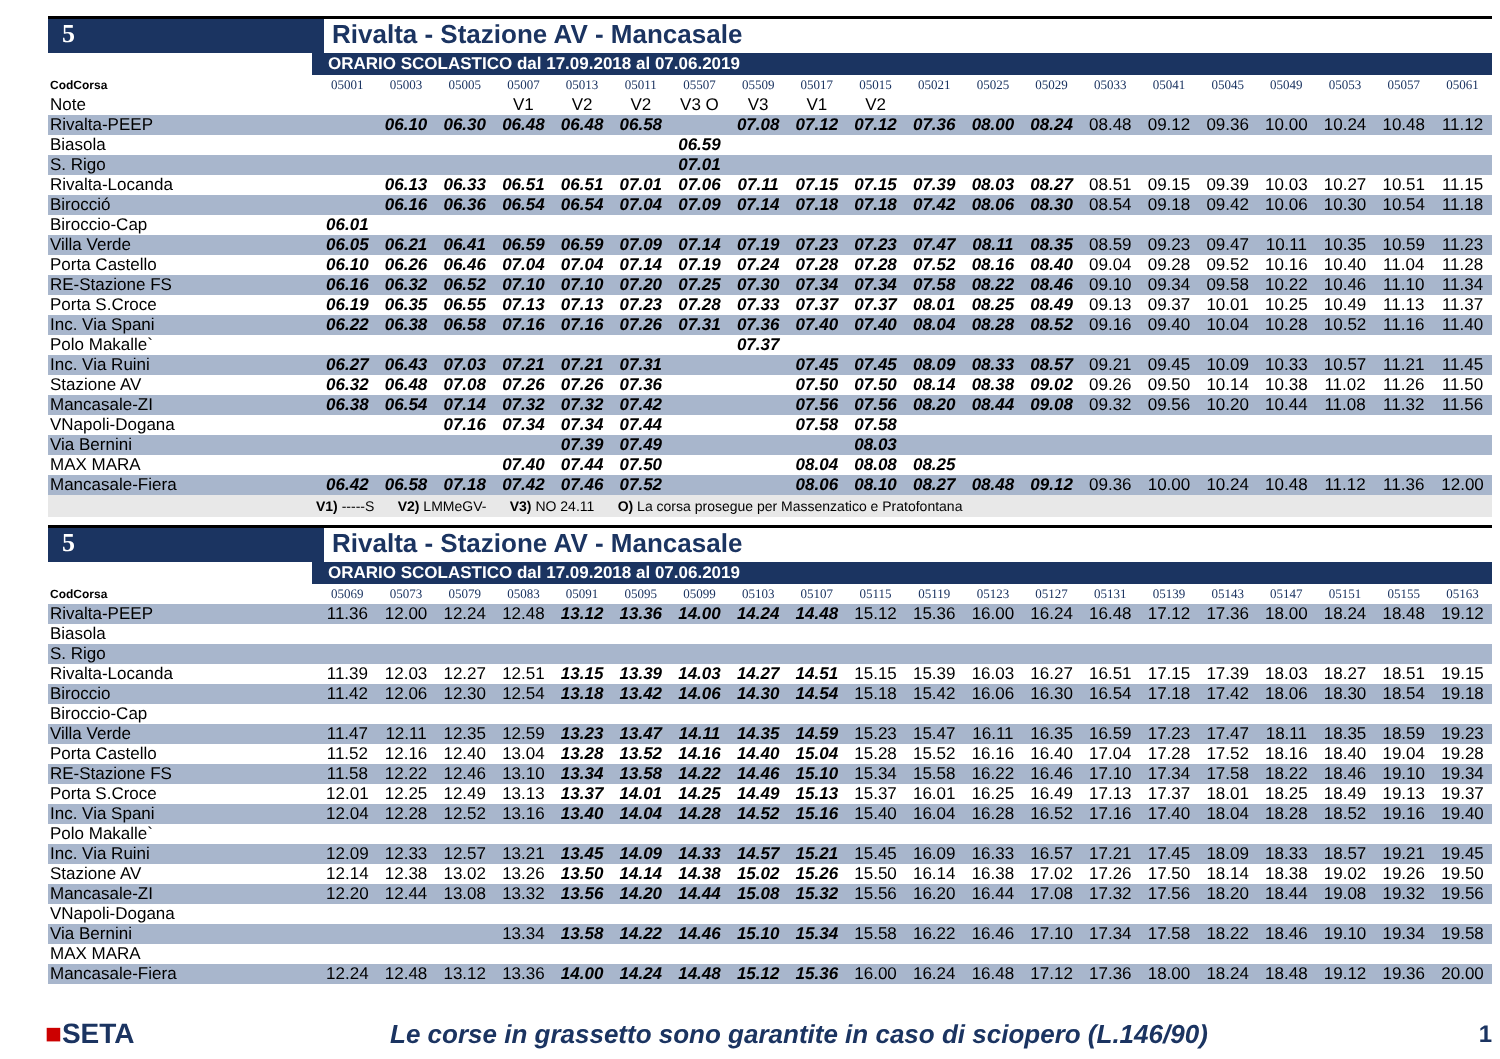5
Rivalta - Stazione AV - Mancasale
ORARIO SCOLASTICO dal 17.09.2018 al 07.06.2019
| CodCorsa | 05001 | 05003 | 05005 | 05007 | 05013 | 05011 | 05507 | 05509 | 05017 | 05015 | 05021 | 05025 | 05029 | 05033 | 05041 | 05045 | 05049 | 05053 | 05057 | 05061 |
| Note | | | | V1 | V2 | V2 | V3 O | V3 | V1 | V2 | | | | | | | | | | |
| Rivalta-PEEP | | 06.10 | 06.30 | 06.48 | 06.48 | 06.58 | | 07.08 | 07.12 | 07.12 | 07.36 | 08.00 | 08.24 | 08.48 | 09.12 | 09.36 | 10.00 | 10.24 | 10.48 | 11.12 |
| Biasola | | | | | | | 06.59 | | | | | | | | | | | | | |
| S. Rigo | | | | | | | 07.01 | | | | | | | | | | | | | |
| Rivalta-Locanda | | 06.13 | 06.33 | 06.51 | 06.51 | 07.01 | 07.06 | 07.11 | 07.15 | 07.15 | 07.39 | 08.03 | 08.27 | 08.51 | 09.15 | 09.39 | 10.03 | 10.27 | 10.51 | 11.15 |
| Birocció | | 06.16 | 06.36 | 06.54 | 06.54 | 07.04 | 07.09 | 07.14 | 07.18 | 07.18 | 07.42 | 08.06 | 08.30 | 08.54 | 09.18 | 09.42 | 10.06 | 10.30 | 10.54 | 11.18 |
| Biroccio-Cap | 06.01 | | | | | | | | | | | | | | | | | | | |
| Villa Verde | 06.05 | 06.21 | 06.41 | 06.59 | 06.59 | 07.09 | 07.14 | 07.19 | 07.23 | 07.23 | 07.47 | 08.11 | 08.35 | 08.59 | 09.23 | 09.47 | 10.11 | 10.35 | 10.59 | 11.23 |
| Porta Castello | 06.10 | 06.26 | 06.46 | 07.04 | 07.04 | 07.14 | 07.19 | 07.24 | 07.28 | 07.28 | 07.52 | 08.16 | 08.40 | 09.04 | 09.28 | 09.52 | 10.16 | 10.40 | 11.04 | 11.28 |
| RE-Stazione FS | 06.16 | 06.32 | 06.52 | 07.10 | 07.10 | 07.20 | 07.25 | 07.30 | 07.34 | 07.34 | 07.58 | 08.22 | 08.46 | 09.10 | 09.34 | 09.58 | 10.22 | 10.46 | 11.10 | 11.34 |
| Porta S.Croce | 06.19 | 06.35 | 06.55 | 07.13 | 07.13 | 07.23 | 07.28 | 07.33 | 07.37 | 07.37 | 08.01 | 08.25 | 08.49 | 09.13 | 09.37 | 10.01 | 10.25 | 10.49 | 11.13 | 11.37 |
| Inc. Via Spani | 06.22 | 06.38 | 06.58 | 07.16 | 07.16 | 07.26 | 07.31 | 07.36 | 07.40 | 07.40 | 08.04 | 08.28 | 08.52 | 09.16 | 09.40 | 10.04 | 10.28 | 10.52 | 11.16 | 11.40 |
| Polo Makalle` | | | | | | | | 07.37 | | | | | | | | | | | | |
| Inc. Via Ruini | 06.27 | 06.43 | 07.03 | 07.21 | 07.21 | 07.31 | | | 07.45 | 07.45 | 08.09 | 08.33 | 08.57 | 09.21 | 09.45 | 10.09 | 10.33 | 10.57 | 11.21 | 11.45 |
| Stazione AV | 06.32 | 06.48 | 07.08 | 07.26 | 07.26 | 07.36 | | | 07.50 | 07.50 | 08.14 | 08.38 | 09.02 | 09.26 | 09.50 | 10.14 | 10.38 | 11.02 | 11.26 | 11.50 |
| Mancasale-ZI | 06.38 | 06.54 | 07.14 | 07.32 | 07.32 | 07.42 | | | 07.56 | 07.56 | 08.20 | 08.44 | 09.08 | 09.32 | 09.56 | 10.20 | 10.44 | 11.08 | 11.32 | 11.56 |
| VNapoli-Dogana | | | 07.16 | 07.34 | 07.34 | 07.44 | | | 07.58 | 07.58 | | | | | | | | | | |
| Via Bernini | | | | | 07.39 | 07.49 | | | | 08.03 | | | | | | | | | | |
| MAX MARA | | | | 07.40 | 07.44 | 07.50 | | | 08.04 | 08.08 | 08.25 | | | | | | | | | |
| Mancasale-Fiera | 06.42 | 06.58 | 07.18 | 07.42 | 07.46 | 07.52 | | | 08.06 | 08.10 | 08.27 | 08.48 | 09.12 | 09.36 | 10.00 | 10.24 | 10.48 | 11.12 | 11.36 | 12.00 |
V1) -----S V2) LMMeGV- V3) NO 24.11 O) La corsa prosegue per Massenzatico e Pratofontana
5
Rivalta - Stazione AV - Mancasale
ORARIO SCOLASTICO dal 17.09.2018 al 07.06.2019
| CodCorsa | 05069 | 05073 | 05079 | 05083 | 05091 | 05095 | 05099 | 05103 | 05107 | 05115 | 05119 | 05123 | 05127 | 05131 | 05139 | 05143 | 05147 | 05151 | 05155 | 05163 |
| Rivalta-PEEP | 11.36 | 12.00 | 12.24 | 12.48 | 13.12 | 13.36 | 14.00 | 14.24 | 14.48 | 15.12 | 15.36 | 16.00 | 16.24 | 16.48 | 17.12 | 17.36 | 18.00 | 18.24 | 18.48 | 19.12 |
| Biasola | | | | | | | | | | | | | | | | | | | | |
| S. Rigo | | | | | | | | | | | | | | | | | | | | |
| Rivalta-Locanda | 11.39 | 12.03 | 12.27 | 12.51 | 13.15 | 13.39 | 14.03 | 14.27 | 14.51 | 15.15 | 15.39 | 16.03 | 16.27 | 16.51 | 17.15 | 17.39 | 18.03 | 18.27 | 18.51 | 19.15 |
| Biroccio | 11.42 | 12.06 | 12.30 | 12.54 | 13.18 | 13.42 | 14.06 | 14.30 | 14.54 | 15.18 | 15.42 | 16.06 | 16.30 | 16.54 | 17.18 | 17.42 | 18.06 | 18.30 | 18.54 | 19.18 |
| Biroccio-Cap | | | | | | | | | | | | | | | | | | | | |
| Villa Verde | 11.47 | 12.11 | 12.35 | 12.59 | 13.23 | 13.47 | 14.11 | 14.35 | 14.59 | 15.23 | 15.47 | 16.11 | 16.35 | 16.59 | 17.23 | 17.47 | 18.11 | 18.35 | 18.59 | 19.23 |
| Porta Castello | 11.52 | 12.16 | 12.40 | 13.04 | 13.28 | 13.52 | 14.16 | 14.40 | 15.04 | 15.28 | 15.52 | 16.16 | 16.40 | 17.04 | 17.28 | 17.52 | 18.16 | 18.40 | 19.04 | 19.28 |
| RE-Stazione FS | 11.58 | 12.22 | 12.46 | 13.10 | 13.34 | 13.58 | 14.22 | 14.46 | 15.10 | 15.34 | 15.58 | 16.22 | 16.46 | 17.10 | 17.34 | 17.58 | 18.22 | 18.46 | 19.10 | 19.34 |
| Porta S.Croce | 12.01 | 12.25 | 12.49 | 13.13 | 13.37 | 14.01 | 14.25 | 14.49 | 15.13 | 15.37 | 16.01 | 16.25 | 16.49 | 17.13 | 17.37 | 18.01 | 18.25 | 18.49 | 19.13 | 19.37 |
| Inc. Via Spani | 12.04 | 12.28 | 12.52 | 13.16 | 13.40 | 14.04 | 14.28 | 14.52 | 15.16 | 15.40 | 16.04 | 16.28 | 16.52 | 17.16 | 17.40 | 18.04 | 18.28 | 18.52 | 19.16 | 19.40 |
| Polo Makalle` | | | | | | | | | | | | | | | | | | | | |
| Inc. Via Ruini | 12.09 | 12.33 | 12.57 | 13.21 | 13.45 | 14.09 | 14.33 | 14.57 | 15.21 | 15.45 | 16.09 | 16.33 | 16.57 | 17.21 | 17.45 | 18.09 | 18.33 | 18.57 | 19.21 | 19.45 |
| Stazione AV | 12.14 | 12.38 | 13.02 | 13.26 | 13.50 | 14.14 | 14.38 | 15.02 | 15.26 | 15.50 | 16.14 | 16.38 | 17.02 | 17.26 | 17.50 | 18.14 | 18.38 | 19.02 | 19.26 | 19.50 |
| Mancasale-ZI | 12.20 | 12.44 | 13.08 | 13.32 | 13.56 | 14.20 | 14.44 | 15.08 | 15.32 | 15.56 | 16.20 | 16.44 | 17.08 | 17.32 | 17.56 | 18.20 | 18.44 | 19.08 | 19.32 | 19.56 |
| VNapoli-Dogana | | | | | | | | | | | | | | | | | | | | |
| Via Bernini | | | | 13.34 | 13.58 | 14.22 | 14.46 | 15.10 | 15.34 | 15.58 | 16.22 | 16.46 | 17.10 | 17.34 | 17.58 | 18.22 | 18.46 | 19.10 | 19.34 | 19.58 |
| MAX MARA | | | | | | | | | | | | | | | | | | | | |
| Mancasale-Fiera | 12.24 | 12.48 | 13.12 | 13.36 | 14.00 | 14.24 | 14.48 | 15.12 | 15.36 | 16.00 | 16.24 | 16.48 | 17.12 | 17.36 | 18.00 | 18.24 | 18.48 | 19.12 | 19.36 | 20.00 |
■SETA
Le corse in grassetto sono garantite in caso di sciopero (L.146/90)
1